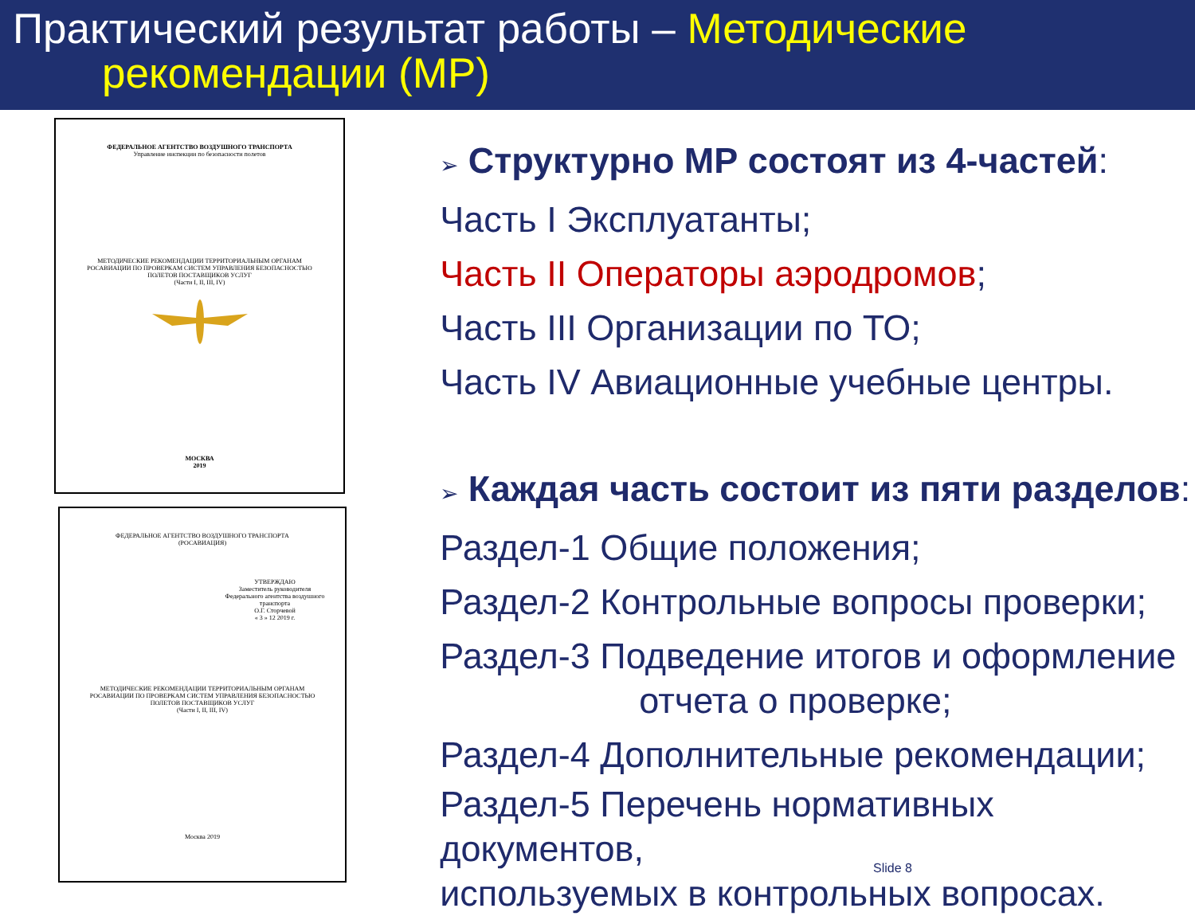Практический результат работы – Методические
рекомендации (МР)
ФЕДЕРАЛЬНОЕ АГЕНТСТВО ВОЗДУШНОГО ТРАНСПОРТА
Управление инспекции по безопасности полетов
МЕТОДИЧЕСКИЕ РЕКОМЕНДАЦИИ ТЕРРИТОРИАЛЬНЫМ ОРГАНАМ
РОСАВИАЦИИ ПО ПРОВЕРКАМ СИСТЕМ УПРАВЛЕНИЯ БЕЗОПАСНОСТЬЮ
ПОЛЕТОВ ПОСТАВЩИКОВ УСЛУГ
(Части I, II, III, IV)
МОСКВА
2019
ФЕДЕРАЛЬНОЕ АГЕНТСТВО ВОЗДУШНОГО ТРАНСПОРТА
(РОСАВИАЦИЯ)
УТВЕРЖДАЮ
Заместитель руководителя
Федерального агентства воздушного транспорта
О.Г. Сторчевой
« 3 » 12 2019 г.
МЕТОДИЧЕСКИЕ РЕКОМЕНДАЦИИ ТЕРРИТОРИАЛЬНЫМ ОРГАНАМ
РОСАВИАЦИИ ПО ПРОВЕРКАМ СИСТЕМ УПРАВЛЕНИЯ БЕЗОПАСНОСТЬЮ
ПОЛЕТОВ ПОСТАВЩИКОВ УСЛУГ
(Части I, II, III, IV)
Москва 2019
➢ Структурно МР состоят из 4-частей:
Часть I Эксплуатанты;
Часть II Операторы аэродромов;
Часть III Организации по ТО;
Часть IV Авиационные учебные центры.
➢ Каждая часть состоит из пяти разделов:
Раздел-1 Общие положения;
Раздел-2 Контрольные вопросы проверки;
Раздел-3 Подведение итогов и оформление
отчета о проверке;
Раздел-4 Дополнительные рекомендации;
Раздел-5 Перечень нормативных документов,
используемых в контрольных вопросах.
Slide 8